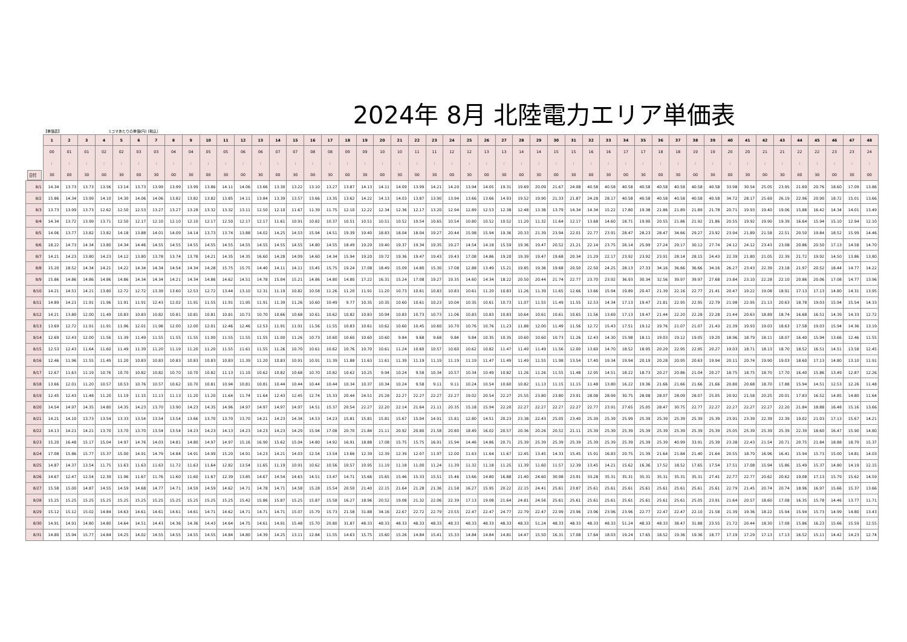2024年 8月 北陸電力エリア単価表
【単価表】 1コマあたりの単価(円) [税込]
| 日付 | 1 | 2 | 3 | 4 | 5 | 6 | 7 | 8 | 9 | 10 | 11 | 12 | 13 | 14 | 15 | 16 | 17 | 18 | 19 | 20 | 21 | 22 | 23 | 24 | 25 | 26 | 27 | 28 | 29 | 30 | 31 | 32 | 33 | 34 | 35 | 36 | 37 | 38 | 39 | 40 | 41 | 42 | 43 | 44 | 45 | 46 | 47 | 48 |
| --- | --- | --- | --- | --- | --- | --- | --- | --- | --- | --- | --- | --- | --- | --- | --- | --- | --- | --- | --- | --- | --- | --- | --- | --- | --- | --- | --- | --- | --- | --- | --- | --- | --- | --- | --- | --- | --- | --- | --- | --- | --- | --- | --- | --- | --- | --- | --- | --- |
| | 00 : 30 | 01 : 00 | 01 : 30 | 02 : 00 | 02 : 30 | 03 : 00 | 03 : 30 | 04 : 00 | 04 : 30 | 05 : 00 | 05 : 30 | 06 : 00 | 06 : 30 | 07 : 00 | 07 : 30 | 08 : 00 | 08 : 30 | 09 : 00 | 09 : 30 | 10 : 00 | 10 : 30 | 11 : 00 | 11 : 30 | 12 : 00 | 12 : 30 | 13 : 00 | 13 : 30 | 14 : 00 | 14 : 30 | 15 : 00 | 15 : 30 | 16 : 00 | 16 : 30 | 17 : 00 | 17 : 30 | 18 : 00 | 18 : 30 | 19 : 00 | 19 : 30 | 20 : 00 | 20 : 30 | 21 : 00 | 21 : 30 | 22 : 00 | 22 : 30 | 23 : 00 | 23 : 30 | 24 : 00 |
| 8/1 | 14.34 | 13.73 | 13.73 | 13.56 | 13.14 | 13.73 | 13.99 | 13.99 | 13.99 | 13.86 | 14.11 | 14.06 | 13.66 | 13.30 | 13.22 | 13.10 | 13.27 | 13.87 | 14.13 | 14.11 | 14.09 | 13.99 | 14.21 | 14.20 | 13.94 | 14.05 | 19.31 | 19.69 | 20.09 | 21.67 | 24.08 | 40.58 | 40.58 | 40.58 | 40.58 | 40.58 | 40.58 | 40.58 | 40.58 | 33.98 | 30.54 | 25.05 | 23.95 | 21.69 | 20.76 | 18.60 | 17.09 | 13.86 |
| 8/2 | 15.86 | 14.34 | 13.99 | 14.10 | 14.30 | 14.06 | 14.06 | 13.82 | 13.82 | 13.82 | 13.85 | 14.11 | 13.84 | 13.39 | 13.57 | 13.66 | 13.35 | 13.62 | 14.22 | 14.13 | 14.03 | 13.87 | 13.90 | 13.94 | 13.66 | 13.66 | 14.93 | 19.52 | 19.90 | 21.33 | 21.87 | 24.28 | 28.17 | 40.58 | 40.58 | 40.58 | 40.58 | 40.58 | 40.58 | 34.72 | 28.17 | 25.69 | 26.19 | 22.96 | 20.90 | 18.72 | 15.01 | 13.66 |
| 8/3 | 13.73 | 13.99 | 13.73 | 12.62 | 12.50 | 12.53 | 13.27 | 13.27 | 13.28 | 13.32 | 13.32 | 13.11 | 12.50 | 12.10 | 11.67 | 11.39 | 11.75 | 12.10 | 12.22 | 12.34 | 12.36 | 12.17 | 13.20 | 12.94 | 12.89 | 12.53 | 12.38 | 12.48 | 13.36 | 13.79 | 14.34 | 14.34 | 15.22 | 17.80 | 19.38 | 21.86 | 21.89 | 21.89 | 21.78 | 20.71 | 19.93 | 19.40 | 19.06 | 15.86 | 16.42 | 14.34 | 14.01 | 13.49 |
| 8/4 | 14.34 | 13.72 | 13.99 | 13.71 | 12.50 | 12.17 | 12.10 | 12.10 | 12.10 | 12.17 | 12.50 | 12.17 | 12.17 | 11.61 | 10.91 | 10.82 | 10.37 | 10.51 | 10.51 | 10.51 | 10.52 | 10.54 | 10.65 | 10.54 | 10.80 | 10.52 | 10.52 | 11.20 | 11.32 | 11.64 | 12.17 | 13.68 | 14.60 | 18.71 | 19.90 | 20.55 | 21.86 | 21.92 | 21.86 | 20.55 | 19.92 | 19.90 | 19.39 | 16.64 | 15.94 | 15.10 | 12.94 | 12.10 |
| 8/5 | 14.06 | 13.77 | 13.82 | 13.82 | 14.18 | 13.88 | 14.01 | 14.09 | 14.14 | 13.73 | 13.74 | 13.88 | 14.02 | 14.25 | 14.53 | 15.94 | 14.51 | 19.39 | 19.40 | 18.83 | 18.04 | 18.04 | 19.27 | 20.44 | 15.98 | 15.94 | 19.36 | 20.33 | 21.39 | 23.94 | 22.01 | 22.77 | 23.91 | 28.47 | 28.23 | 28.47 | 34.66 | 29.27 | 23.92 | 23.94 | 21.89 | 21.58 | 22.51 | 20.50 | 19.84 | 18.52 | 15.99 | 14.46 |
| 8/6 | 18.22 | 14.73 | 14.34 | 13.80 | 14.34 | 14.46 | 14.55 | 14.55 | 14.55 | 14.55 | 14.55 | 14.55 | 14.55 | 14.55 | 14.55 | 14.80 | 14.55 | 18.49 | 19.29 | 19.40 | 19.37 | 19.34 | 19.35 | 19.27 | 14.54 | 14.18 | 15.59 | 19.36 | 19.47 | 20.52 | 21.21 | 22.14 | 23.75 | 26.14 | 25.99 | 27.24 | 29.17 | 30.12 | 27.74 | 24.12 | 24.12 | 23.43 | 23.08 | 20.86 | 20.50 | 17.13 | 14.58 | 14.70 |
| 8/7 | 14.21 | 14.23 | 13.80 | 14.23 | 14.12 | 13.80 | 13.78 | 13.74 | 13.78 | 14.21 | 14.35 | 14.35 | 16.60 | 14.28 | 14.09 | 14.60 | 14.34 | 15.94 | 19.20 | 19.72 | 19.36 | 19.47 | 19.43 | 19.43 | 17.08 | 14.86 | 19.20 | 19.39 | 19.47 | 19.68 | 20.34 | 21.29 | 22.17 | 23.92 | 23.92 | 23.91 | 28.14 | 28.15 | 24.43 | 22.39 | 21.80 | 21.05 | 22.39 | 21.72 | 19.92 | 14.50 | 13.86 | 13.80 |
| 8/8 | 15.20 | 18.52 | 14.34 | 14.21 | 14.22 | 14.34 | 14.34 | 14.54 | 14.34 | 14.28 | 15.75 | 15.75 | 14.40 | 14.11 | 14.11 | 15.45 | 15.75 | 19.24 | 17.08 | 18.49 | 15.09 | 14.80 | 15.30 | 17.08 | 12.88 | 13.49 | 15.21 | 19.85 | 19.36 | 19.68 | 20.50 | 22.50 | 24.25 | 28.13 | 27.33 | 34.16 | 36.66 | 36.66 | 34.16 | 26.27 | 23.43 | 22.39 | 23.18 | 21.97 | 20.52 | 18.44 | 14.77 | 14.22 |
| 8/9 | 15.86 | 14.86 | 14.86 | 14.86 | 14.86 | 14.34 | 14.34 | 14.21 | 14.34 | 14.86 | 14.62 | 14.51 | 14.78 | 15.04 | 15.21 | 14.86 | 14.80 | 14.80 | 17.22 | 16.31 | 15.24 | 17.08 | 19.27 | 19.35 | 14.60 | 14.34 | 18.22 | 20.50 | 20.44 | 21.74 | 22.77 | 23.70 | 23.92 | 36.93 | 30.34 | 32.56 | 39.97 | 39.97 | 27.68 | 23.84 | 23.10 | 22.28 | 22.10 | 20.86 | 20.06 | 17.08 | 14.77 | 13.96 |
| 8/10 | 14.21 | 14.51 | 14.21 | 13.80 | 12.72 | 12.72 | 13.39 | 13.60 | 12.53 | 12.72 | 13.44 | 13.10 | 12.31 | 11.19 | 10.82 | 10.58 | 11.26 | 11.20 | 11.91 | 11.20 | 10.73 | 10.61 | 10.83 | 10.83 | 10.61 | 11.20 | 10.83 | 11.26 | 11.39 | 11.65 | 12.66 | 13.66 | 15.94 | 19.89 | 20.47 | 21.39 | 22.16 | 22.77 | 21.41 | 20.47 | 19.22 | 19.08 | 18.91 | 17.13 | 17.13 | 14.80 | 14.31 | 13.95 |
| 8/11 | 14.89 | 14.21 | 11.91 | 11.96 | 11.91 | 11.91 | 12.43 | 12.02 | 11.91 | 11.55 | 11.91 | 11.95 | 11.91 | 11.39 | 11.26 | 10.60 | 10.49 | 9.77 | 10.35 | 10.35 | 10.60 | 10.61 | 10.23 | 10.04 | 10.35 | 10.61 | 10.73 | 11.07 | 11.55 | 11.49 | 11.55 | 12.53 | 14.34 | 17.13 | 19.47 | 21.81 | 22.95 | 22.95 | 22.79 | 21.98 | 22.95 | 21.13 | 20.63 | 18.78 | 19.03 | 15.94 | 15.54 | 14.33 |
| 8/12 | 14.21 | 13.80 | 12.00 | 11.49 | 10.83 | 10.83 | 10.82 | 10.81 | 10.81 | 10.81 | 10.81 | 10.73 | 10.70 | 10.66 | 10.68 | 10.61 | 10.62 | 10.82 | 10.83 | 10.94 | 10.83 | 10.73 | 10.73 | 11.06 | 10.83 | 10.83 | 10.83 | 10.64 | 10.61 | 10.61 | 10.65 | 11.56 | 13.69 | 17.13 | 19.47 | 21.44 | 22.20 | 22.28 | 22.28 | 21.44 | 20.63 | 18.89 | 18.74 | 16.68 | 16.51 | 14.39 | 14.33 | 12.72 |
| 8/13 | 13.69 | 12.72 | 11.91 | 11.91 | 11.96 | 12.01 | 11.96 | 12.00 | 12.00 | 12.01 | 12.46 | 12.46 | 12.53 | 11.91 | 11.91 | 11.56 | 11.55 | 10.83 | 10.61 | 10.62 | 10.60 | 10.45 | 10.60 | 10.70 | 10.76 | 10.76 | 11.23 | 11.88 | 12.00 | 11.49 | 11.56 | 12.72 | 15.43 | 17.51 | 19.12 | 19.76 | 21.07 | 21.07 | 21.43 | 21.39 | 19.93 | 19.03 | 18.63 | 17.58 | 19.03 | 15.94 | 14.36 | 13.19 |
| 8/14 | 12.69 | 12.43 | 12.00 | 11.56 | 11.39 | 11.49 | 11.55 | 11.55 | 11.55 | 11.00 | 11.55 | 11.55 | 11.55 | 11.00 | 11.26 | 10.73 | 10.60 | 10.60 | 10.60 | 10.60 | 9.84 | 9.68 | 9.68 | 9.84 | 9.84 | 10.35 | 10.35 | 10.60 | 10.60 | 10.73 | 11.26 | 12.43 | 14.30 | 15.98 | 18.11 | 19.03 | 19.12 | 19.05 | 19.20 | 18.96 | 18.79 | 18.11 | 18.07 | 16.40 | 15.94 | 13.66 | 12.46 | 11.55 |
| 8/15 | 12.53 | 12.43 | 11.64 | 11.60 | 11.49 | 11.39 | 11.20 | 11.19 | 11.20 | 11.20 | 11.55 | 11.61 | 11.55 | 11.26 | 10.70 | 10.61 | 10.62 | 10.76 | 10.70 | 10.61 | 11.24 | 10.60 | 10.57 | 10.60 | 10.62 | 10.82 | 11.47 | 11.49 | 11.49 | 11.56 | 12.00 | 13.60 | 14.70 | 18.52 | 18.95 | 20.29 | 22.95 | 22.95 | 20.27 | 19.03 | 18.71 | 18.13 | 18.70 | 18.52 | 16.51 | 14.51 | 13.58 | 12.45 |
| 8/16 | 12.46 | 11.96 | 11.55 | 11.49 | 11.20 | 10.83 | 10.83 | 10.83 | 10.83 | 10.83 | 10.83 | 11.39 | 11.20 | 10.83 | 10.91 | 10.91 | 11.39 | 11.88 | 11.63 | 11.61 | 11.39 | 11.19 | 11.19 | 11.19 | 11.19 | 11.47 | 11.49 | 11.49 | 11.55 | 11.98 | 13.54 | 17.40 | 19.34 | 19.94 | 20.19 | 20.28 | 20.95 | 20.63 | 19.94 | 20.11 | 20.74 | 19.90 | 19.03 | 18.60 | 17.13 | 14.80 | 13.10 | 11.91 |
| 8/17 | 12.67 | 11.63 | 11.19 | 10.76 | 10.70 | 10.82 | 10.82 | 10.70 | 10.70 | 10.82 | 11.13 | 11.19 | 10.62 | 10.82 | 10.68 | 10.70 | 10.82 | 10.62 | 10.25 | 9.94 | 10.24 | 9.58 | 10.34 | 10.57 | 10.34 | 10.49 | 10.82 | 11.26 | 11.26 | 11.55 | 11.48 | 12.95 | 14.51 | 18.22 | 18.73 | 20.27 | 20.86 | 21.04 | 20.27 | 18.75 | 18.75 | 18.70 | 17.70 | 16.40 | 15.86 | 13.49 | 12.87 | 12.26 |
| 8/18 | 13.66 | 12.01 | 11.20 | 10.57 | 10.53 | 10.76 | 10.57 | 10.62 | 10.70 | 10.81 | 10.94 | 10.81 | 10.81 | 10.44 | 10.44 | 10.44 | 10.44 | 10.34 | 10.37 | 10.34 | 10.24 | 9.58 | 9.11 | 9.11 | 10.24 | 10.54 | 10.60 | 10.82 | 11.13 | 11.15 | 11.15 | 11.48 | 13.80 | 16.22 | 19.36 | 21.66 | 21.66 | 21.66 | 21.66 | 20.80 | 20.68 | 18.70 | 17.88 | 15.94 | 14.51 | 12.53 | 12.26 | 11.48 |
| 8/19 | 12.45 | 12.43 | 11.48 | 11.20 | 11.19 | 11.15 | 11.13 | 11.13 | 11.20 | 11.20 | 11.64 | 11.74 | 11.64 | 12.43 | 12.45 | 12.74 | 15.33 | 20.44 | 24.51 | 25.28 | 22.27 | 22.27 | 22.27 | 22.27 | 19.02 | 20.54 | 22.27 | 25.55 | 23.80 | 23.80 | 23.91 | 28.08 | 28.99 | 30.75 | 28.08 | 28.07 | 28.09 | 28.07 | 25.05 | 20.92 | 21.58 | 20.25 | 20.01 | 17.83 | 16.52 | 14.85 | 14.80 | 11.64 |
| 8/20 | 14.54 | 14.97 | 14.35 | 14.80 | 14.35 | 14.23 | 13.70 | 13.90 | 14.23 | 14.35 | 14.96 | 14.97 | 14.97 | 14.97 | 14.97 | 14.51 | 15.37 | 20.54 | 22.27 | 22.20 | 22.14 | 21.64 | 21.11 | 20.35 | 15.18 | 15.94 | 22.20 | 22.27 | 22.27 | 22.27 | 22.27 | 22.77 | 23.91 | 27.65 | 25.05 | 28.47 | 30.75 | 22.77 | 22.27 | 22.27 | 22.27 | 22.27 | 22.20 | 21.84 | 18.88 | 16.48 | 15.16 | 13.66 |
| 8/21 | 14.21 | 14.10 | 13.73 | 13.54 | 13.33 | 13.54 | 13.54 | 13.54 | 13.66 | 13.70 | 13.70 | 13.70 | 14.21 | 14.23 | 14.34 | 14.53 | 14.23 | 15.81 | 15.81 | 15.81 | 15.67 | 15.04 | 14.91 | 15.81 | 12.80 | 14.51 | 20.23 | 23.38 | 22.43 | 25.05 | 23.40 | 25.39 | 25.39 | 25.99 | 25.39 | 25.39 | 25.39 | 25.39 | 25.39 | 23.91 | 23.39 | 22.39 | 22.39 | 19.02 | 21.03 | 17.13 | 15.67 | 14.21 |
| 8/22 | 14.13 | 14.21 | 14.21 | 13.70 | 13.70 | 13.70 | 13.54 | 13.54 | 14.23 | 14.23 | 14.13 | 14.23 | 14.23 | 14.23 | 14.29 | 15.94 | 17.08 | 20.70 | 21.84 | 21.11 | 20.92 | 20.80 | 21.58 | 20.80 | 18.49 | 16.02 | 20.57 | 20.36 | 20.26 | 20.52 | 21.11 | 25.39 | 25.39 | 25.39 | 25.39 | 25.39 | 25.39 | 25.39 | 25.39 | 25.05 | 25.39 | 25.39 | 25.39 | 22.39 | 18.60 | 16.47 | 15.90 | 14.80 |
| 8/23 | 15.20 | 16.48 | 15.17 | 15.04 | 14.97 | 14.76 | 14.03 | 14.81 | 14.80 | 14.97 | 14.97 | 15.16 | 16.90 | 15.62 | 15.04 | 14.80 | 14.92 | 16.91 | 18.88 | 17.08 | 15.75 | 15.75 | 16.91 | 15.94 | 14.46 | 14.86 | 20.71 | 25.39 | 25.39 | 25.39 | 25.39 | 25.39 | 25.39 | 25.39 | 25.39 | 25.39 | 40.99 | 33.91 | 25.39 | 23.38 | 22.43 | 21.54 | 20.71 | 20.75 | 21.84 | 18.88 | 18.79 | 15.37 |
| 8/24 | 17.08 | 15.86 | 15.77 | 15.37 | 15.00 | 14.91 | 14.79 | 14.84 | 14.91 | 14.99 | 15.20 | 14.91 | 14.23 | 14.21 | 14.03 | 12.54 | 13.54 | 13.66 | 12.39 | 12.39 | 12.39 | 12.07 | 11.97 | 12.00 | 11.63 | 11.64 | 11.67 | 12.45 | 13.45 | 14.33 | 15.45 | 15.91 | 16.83 | 20.75 | 21.39 | 21.64 | 21.84 | 21.40 | 21.64 | 20.55 | 18.79 | 16.96 | 16.41 | 15.94 | 15.73 | 15.00 | 14.81 | 14.03 |
| 8/25 | 14.87 | 14.37 | 13.54 | 11.75 | 11.63 | 11.63 | 11.63 | 11.72 | 11.63 | 11.64 | 12.82 | 13.54 | 11.65 | 11.19 | 10.91 | 10.62 | 10.56 | 10.57 | 10.95 | 11.19 | 11.18 | 11.00 | 11.24 | 11.39 | 11.32 | 11.18 | 11.25 | 11.39 | 11.60 | 11.57 | 12.39 | 13.45 | 14.21 | 15.62 | 16.36 | 17.52 | 18.52 | 17.65 | 17.54 | 17.51 | 17.08 | 15.94 | 15.86 | 15.49 | 15.37 | 14.80 | 14.19 | 12.15 |
| 8/26 | 14.67 | 12.47 | 12.54 | 12.39 | 11.96 | 11.67 | 11.76 | 11.60 | 11.60 | 11.67 | 12.39 | 13.85 | 14.67 | 14.54 | 14.63 | 14.51 | 13.47 | 14.71 | 15.66 | 15.65 | 15.46 | 15.33 | 15.51 | 15.46 | 13.66 | 14.80 | 16.88 | 21.40 | 24.60 | 30.98 | 23.91 | 33.28 | 35.31 | 35.31 | 35.31 | 35.31 | 35.31 | 35.31 | 27.41 | 22.77 | 22.77 | 20.62 | 20.62 | 19.08 | 17.13 | 15.79 | 15.62 | 14.59 |
| 8/27 | 15.58 | 15.00 | 14.87 | 14.55 | 14.59 | 14.68 | 14.77 | 14.71 | 14.59 | 14.59 | 14.62 | 14.71 | 14.78 | 14.71 | 14.58 | 15.28 | 15.54 | 20.50 | 21.40 | 22.15 | 21.64 | 21.28 | 21.36 | 21.58 | 16.27 | 15.95 | 20.22 | 22.15 | 24.41 | 25.61 | 23.87 | 25.61 | 25.61 | 25.61 | 25.61 | 25.61 | 25.61 | 25.61 | 25.61 | 22.79 | 21.45 | 20.74 | 20.74 | 18.96 | 16.97 | 15.66 | 15.37 | 13.66 |
| 8/28 | 15.25 | 15.25 | 15.25 | 15.25 | 15.25 | 15.25 | 15.25 | 15.25 | 15.25 | 15.25 | 15.25 | 15.42 | 15.86 | 15.87 | 15.25 | 15.87 | 15.58 | 16.27 | 18.96 | 20.52 | 19.08 | 21.32 | 22.06 | 22.39 | 17.13 | 19.08 | 21.64 | 24.81 | 24.56 | 25.61 | 25.61 | 25.61 | 25.61 | 25.61 | 25.61 | 25.61 | 25.61 | 25.05 | 23.91 | 21.64 | 20.57 | 18.60 | 17.08 | 16.35 | 15.78 | 14.46 | 13.77 | 11.71 |
| 8/29 | 15.12 | 15.12 | 15.02 | 14.84 | 14.63 | 14.61 | 14.61 | 14.61 | 14.61 | 14.71 | 14.62 | 14.71 | 14.71 | 14.71 | 15.07 | 15.79 | 15.73 | 21.58 | 31.88 | 34.16 | 22.67 | 22.72 | 22.79 | 23.55 | 22.47 | 22.47 | 24.77 | 22.79 | 22.47 | 22.99 | 23.96 | 23.96 | 23.96 | 23.96 | 22.77 | 22.47 | 22.47 | 22.10 | 21.58 | 21.39 | 19.36 | 18.22 | 15.94 | 15.94 | 15.73 | 14.99 | 14.80 | 13.43 |
| 8/30 | 14.91 | 14.91 | 14.80 | 14.80 | 14.64 | 14.51 | 14.43 | 14.36 | 14.36 | 14.43 | 14.64 | 14.75 | 14.61 | 14.91 | 15.48 | 15.70 | 20.80 | 31.87 | 48.33 | 48.33 | 48.33 | 48.33 | 48.33 | 48.33 | 48.33 | 48.33 | 48.33 | 48.33 | 51.24 | 48.33 | 48.33 | 48.33 | 48.33 | 51.24 | 48.33 | 48.33 | 38.47 | 31.88 | 23.55 | 21.72 | 20.44 | 18.30 | 17.08 | 15.86 | 16.23 | 15.66 | 15.59 | 12.55 |
| 8/31 | 14.80 | 15.94 | 15.77 | 14.84 | 14.25 | 14.02 | 14.55 | 14.55 | 14.55 | 14.55 | 14.84 | 14.80 | 14.39 | 14.25 | 13.11 | 12.84 | 11.55 | 14.63 | 15.75 | 15.60 | 15.26 | 14.84 | 15.41 | 15.33 | 14.84 | 14.84 | 14.81 | 14.47 | 15.50 | 16.31 | 17.08 | 17.64 | 18.03 | 19.24 | 17.65 | 18.52 | 19.36 | 19.36 | 18.77 | 17.19 | 17.29 | 17.13 | 17.13 | 16.52 | 15.11 | 14.42 | 14.23 | 12.74 |